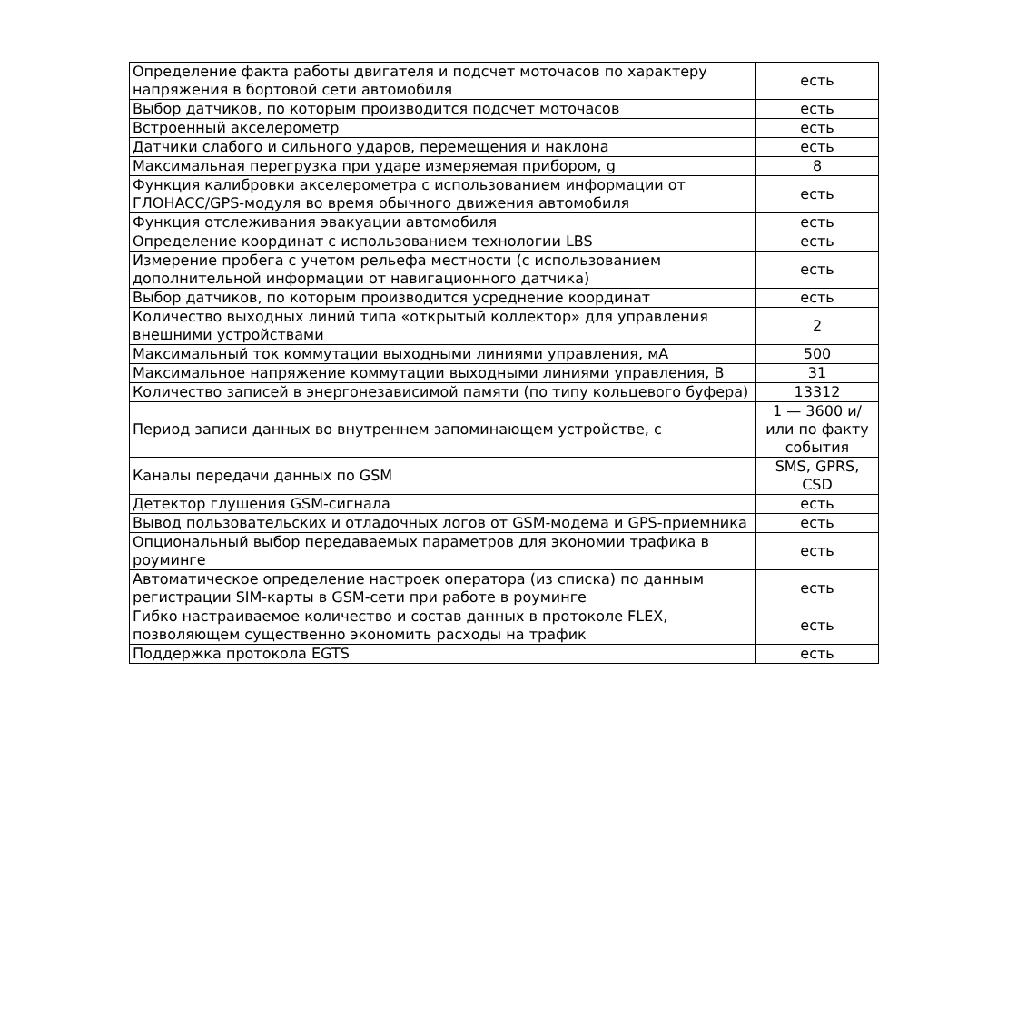| Определение факта работы двигателя и подсчет моточасов по характеру напряжения в бортовой сети автомобиля | есть |
| Выбор датчиков, по которым производится подсчет моточасов | есть |
| Встроенный акселерометр | есть |
| Датчики слабого и сильного ударов, перемещения и наклона | есть |
| Максимальная перегрузка при ударе измеряемая прибором, g | 8 |
| Функция калибровки акселерометра с использованием информации от ГЛОНАСС/GPS-модуля во время обычного движения автомобиля | есть |
| Функция отслеживания эвакуации автомобиля | есть |
| Определение координат с использованием технологии LBS | есть |
| Измерение пробега с учетом рельефа местности (с использованием дополнительной информации от навигационного датчика) | есть |
| Выбор датчиков, по которым производится усреднение координат | есть |
| Количество выходных линий типа «открытый коллектор» для управления внешними устройствами | 2 |
| Максимальный ток коммутации выходными линиями управления, мА | 500 |
| Максимальное напряжение коммутации выходными линиями управления, В | 31 |
| Количество записей в энергонезависимой памяти (по типу кольцевого буфера) | 13312 |
| Период записи данных во внутреннем запоминающем устройстве, с | 1 — 3600 и/или по факту события |
| Каналы передачи данных по GSM | SMS, GPRS, CSD |
| Детектор глушения GSM-сигнала | есть |
| Вывод пользовательских и отладочных логов от GSM-модема и GPS-приемника | есть |
| Опциональный выбор передаваемых параметров для экономии трафика в роуминге | есть |
| Автоматическое определение настроек оператора (из списка) по данным регистрации SIM-карты в GSM-сети при работе в роуминге | есть |
| Гибко настраиваемое количество и состав данных в протоколе FLEX, позволяющем существенно экономить расходы на трафик | есть |
| Поддержка протокола EGTS | есть |